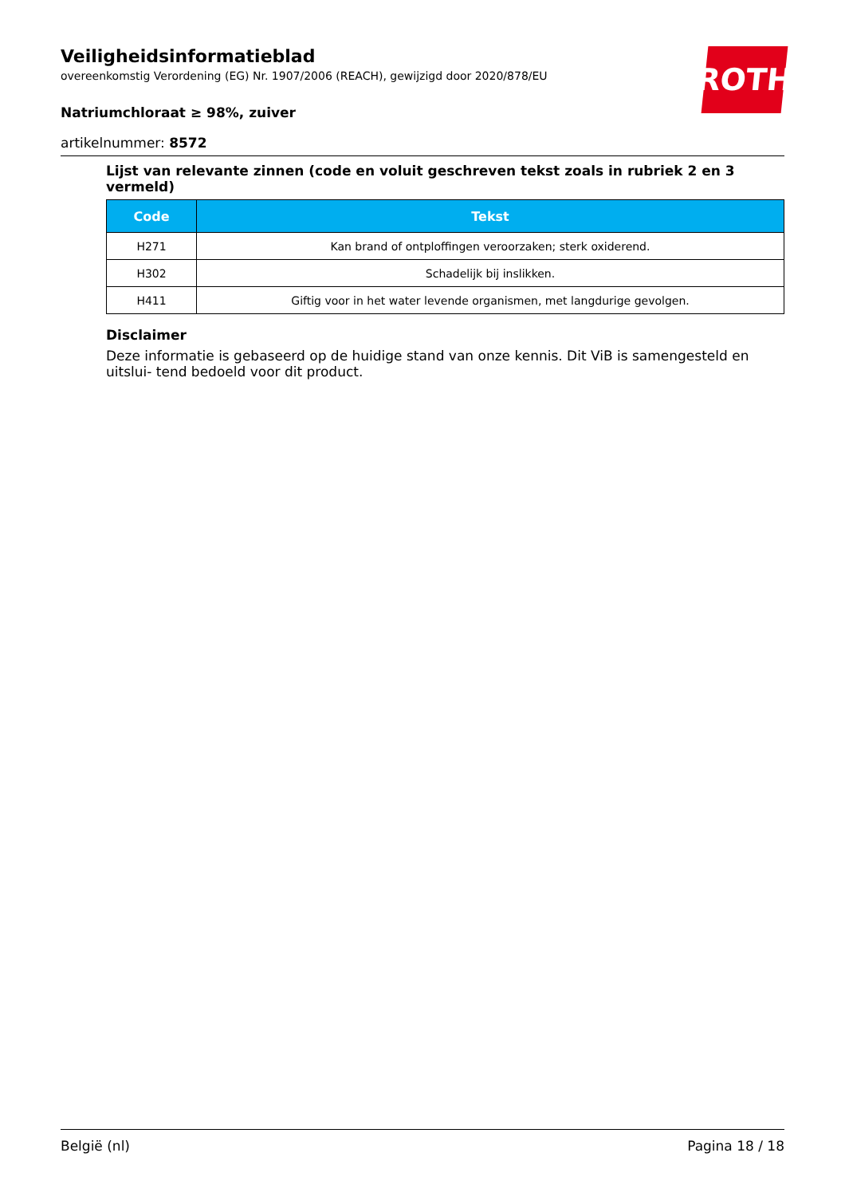ROTH
Veiligheidsinformatieblad
overeenkomstig Verordening (EG) Nr. 1907/2006 (REACH), gewijzigd door 2020/878/EU
Natriumchloraat ≥ 98%, zuiver
artikelnummer: 8572
Lijst van relevante zinnen (code en voluit geschreven tekst zoals in rubriek 2 en 3 vermeld)
| Code | Tekst |
| --- | --- |
| H271 | Kan brand of ontploffingen veroorzaken; sterk oxiderend. |
| H302 | Schadelijk bij inslikken. |
| H411 | Giftig voor in het water levende organismen, met langdurige gevolgen. |
Disclaimer
Deze informatie is gebaseerd op de huidige stand van onze kennis. Dit ViB is samengesteld en uitslui- tend bedoeld voor dit product.
België (nl) Pagina 18 / 18